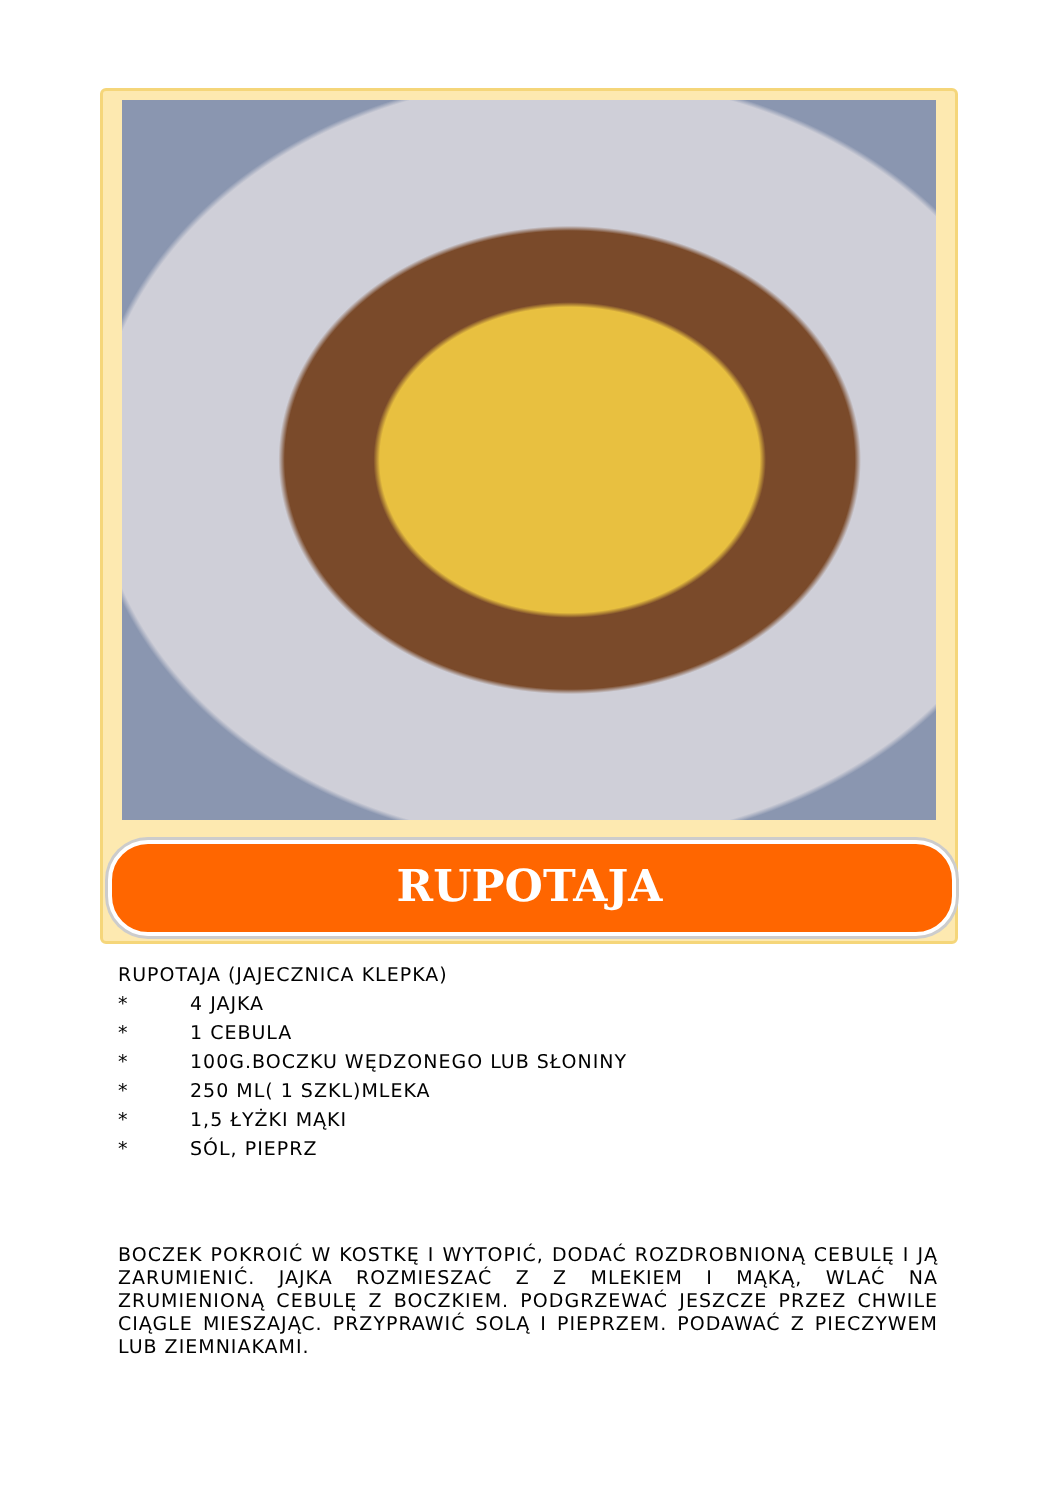RUPOTAJA
RUPOTAJA (JAJECZNICA KLEPKA)
* 4 JAJKA
* 1 CEBULA
* 100G.BOCZKU WĘDZONEGO LUB SŁONINY
* 250 ML( 1 SZKL)MLEKA
* 1,5 ŁYŻKI MĄKI
* SÓL, PIEPRZ
BOCZEK POKROIĆ W KOSTKĘ I WYTOPIĆ, DODAĆ ROZDROBNIONĄ CEBULĘ I JĄ ZARUMIENIĆ. JAJKA ROZMIESZAĆ Z Z MLEKIEM I MĄKĄ, WLAĆ NA ZRUMIENIONĄ CEBULĘ Z BOCZKIEM. PODGRZEWAĆ JESZCZE PRZEZ CHWILE CIĄGLE MIESZAJĄC. PRZYPRAWIĆ SOLĄ I PIEPRZEM. PODAWAĆ Z PIECZYWEM LUB ZIEMNIAKAMI.